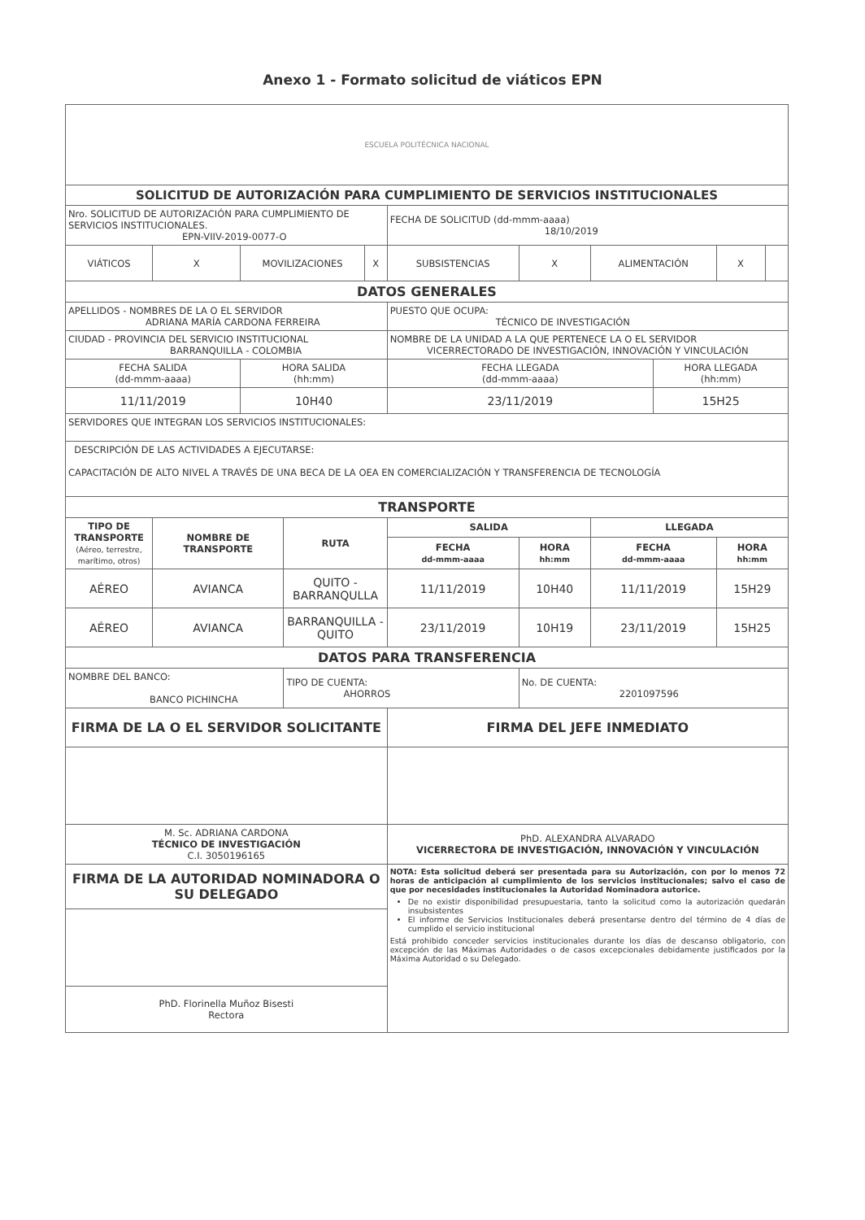Anexo 1 - Formato solicitud de viáticos EPN
| ESCUELA POLITÉCNICA NACIONAL | | | | | | | | | | |
| SOLICITUD DE AUTORIZACIÓN PARA CUMPLIMIENTO DE SERVICIOS INSTITUCIONALES | | | | | | | | | | |
| Nro. SOLICITUD DE AUTORIZACIÓN PARA CUMPLIMIENTO DE SERVICIOS INSTITUCIONALES. EPN-VIIV-2019-0077-O | | | | | FECHA DE SOLICITUD (dd-mmm-aaaa) 18/10/2019 | | | | | |
| VIÁTICOS | X | MOVILIZACIONES | | X | SUBSISTENCIAS | X | ALIMENTACIÓN | | X | |
| DATOS GENERALES | | | | | | | | | | |
| APELLIDOS - NOMBRES DE LA O EL SERVIDOR ADRIANA MARÍA CARDONA FERREIRA | | | | | PUESTO QUE OCUPA: TÉCNICO DE INVESTIGACIÓN | | | | | |
| CIUDAD - PROVINCIA DEL SERVICIO INSTITUCIONAL BARRANQUILLA - COLOMBIA | | | | | NOMBRE DE LA UNIDAD A LA QUE PERTENECE LA O EL SERVIDOR VICERRECTORADO DE INVESTIGACIÓN, INNOVACIÓN Y VINCULACIÓN | | | | | |
| FECHA SALIDA (dd-mmm-aaaa) | | HORA SALIDA (hh:mm) | | | FECHA LLEGADA (dd-mmm-aaaa) | | | HORA LLEGADA (hh:mm) | | |
| 11/11/2019 | | 10H40 | | | 23/11/2019 | | | 15H25 | | |
| SERVIDORES QUE INTEGRAN LOS SERVICIOS INSTITUCIONALES: | | | | | | | | | | |
| DESCRIPCIÓN DE LAS ACTIVIDADES A EJECUTARSE: CAPACITACIÓN DE ALTO NIVEL A TRAVÉS DE UNA BECA DE LA OEA EN COMERCIALIZACIÓN Y TRANSFERENCIA DE TECNOLOGÍA | | | | | | | | | | |
| TRANSPORTE | | | | | | | | | | |
| TIPO DE TRANSPORTE (Aéreo, terrestre, marítimo, otros) | NOMBRE DE TRANSPORTE | | RUTA | | SALIDA | | LLEGADA | | | |
| | | | | | FECHA dd-mmm-aaaa | HORA hh:mm | FECHA dd-mmm-aaaa | | HORA hh:mm | |
| AÉREO | AVIANCA | | QUITO - BARRANQULLA | | 11/11/2019 | 10H40 | 11/11/2019 | | 15H29 | |
| AÉREO | AVIANCA | | BARRANQUILLA - QUITO | | 23/11/2019 | 10H19 | 23/11/2019 | | 15H25 | |
| DATOS PARA TRANSFERENCIA | | | | | | | | | | |
| NOMBRE DEL BANCO: BANCO PICHINCHA | | | TIPO DE CUENTA: AHORROS | | | No. DE CUENTA: 2201097596 | | | | |
| FIRMA DE LA O EL SERVIDOR SOLICITANTE | | | | | FIRMA DEL JEFE INMEDIATO | | | | | |
| M. Sc. ADRIANA CARDONA TÉCNICO DE INVESTIGACIÓN C.I. 3050196165 | | | | | PhD. ALEXANDRA ALVARADO VICERRECTORA DE INVESTIGACIÓN, INNOVACIÓN Y VINCULACIÓN | | | | | |
| FIRMA DE LA AUTORIDAD NOMINADORA O SU DELEGADO | | | | | NOTA: Esta solicitud deberá ser presentada para su Autorización, con por lo menos 72 horas de anticipación al cumplimiento de los servicios institucionales; salvo el caso de que por necesidades institucionales la Autoridad Nominadora autorice. De no existir disponibilidad presupuestaria, tanto la solicitud como la autorización quedarán insubsistentes El informe de Servicios Institucionales deberá presentarse dentro del término de 4 días de cumplido el servicio institucional Está prohibido conceder servicios institucionales durante los días de descanso obligatorio, con excepción de las Máximas Autoridades o de casos excepcionales debidamente justificados por la Máxima Autoridad o su Delegado. | | | | | |
| PhD. Florinella Muñoz Bisesti Rectora | | | | | | | | | | |